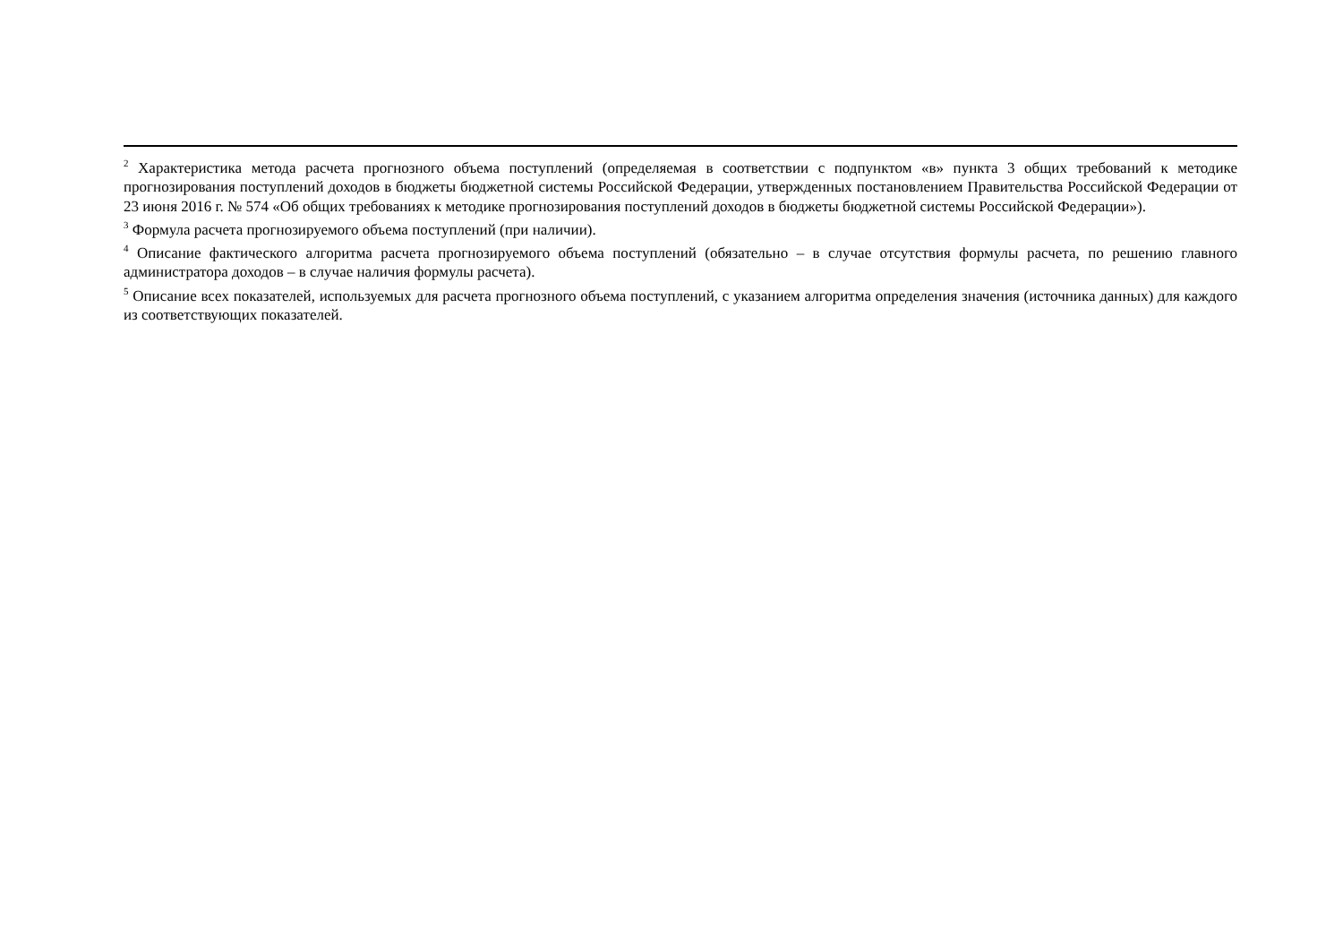<sup>2</sup> Характеристика метода расчета прогнозного объема поступлений (определяемая в соответствии с подпунктом «в» пункта 3 общих требований к методике прогнозирования поступлений доходов в бюджеты бюджетной системы Российской Федерации, утвержденных постановлением Правительства Российской Федерации от 23 июня 2016 г. № 574 «Об общих требованиях к методике прогнозирования поступлений доходов в бюджеты бюджетной системы Российской Федерации»).
<sup>3</sup> Формула расчета прогнозируемого объема поступлений (при наличии).
<sup>4</sup> Описание фактического алгоритма расчета прогнозируемого объема поступлений (обязательно – в случае отсутствия формулы расчета, по решению главного администратора доходов – в случае наличия формулы расчета).
<sup>5</sup> Описание всех показателей, используемых для расчета прогнозного объема поступлений, с указанием алгоритма определения значения (источника данных) для каждого из соответствующих показателей.